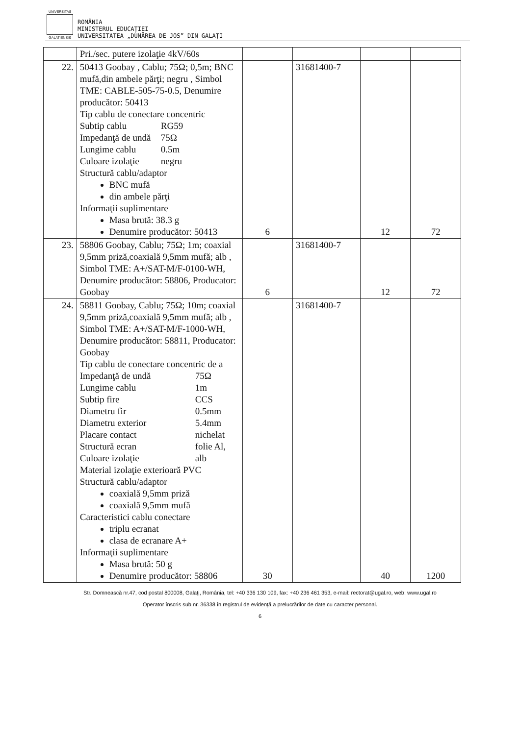UNIVERSITAS
GALATIENSIS
ROMÂNIA
MINISTERUL EDUCAȚIEI
UNIVERSITATEA „DUNĂREA DE JOS” DIN GALAȚI
| | Pri./sec. putere izolaţie 4kV/60s | | | | |
| 22. | 50413 Goobay , Cablu; 75Ω; 0,5m; BNC mufă,din ambele părţi; negru , Simbol TME: CABLE-505-75-0.5, Denumire producător: 50413 Tip cablu de conectare concentric Subtip cablu RG59 Impedanţă de undă 75Ω Lungime cablu 0.5m Culoare izolaţie negru Structură cablu/adaptor BNC mufă din ambele părţi Informaţii suplimentare Masa brută: 38.3 g Denumire producător: 50413 | 6 | 31681400-7 | 12 | 72 |
| 23. | 58806 Goobay, Cablu; 75Ω; 1m; coaxial 9,5mm priză,coaxială 9,5mm mufă; alb , Simbol TME: A+/SAT-M/F-0100-WH, Denumire producător: 58806, Producator: Goobay | 6 | 31681400-7 | 12 | 72 |
| 24. | 58811 Goobay, Cablu; 75Ω; 10m; coaxial 9,5mm priză,coaxială 9,5mm mufă; alb , Simbol TME: A+/SAT-M/F-1000-WH, Denumire producător: 58811, Producator: Goobay Tip cablu de conectare concentric de a Impedanţă de undă 75Ω Lungime cablu 1m Subtip fire CCS Diametru fir 0.5mm Diametru exterior 5.4mm Placare contact nichelat Structură ecran folie Al, Culoare izolaţie alb Material izolaţie exterioară PVC Structură cablu/adaptor coaxială 9,5mm priză coaxială 9,5mm mufă Caracteristici cablu conectare triplu ecranat clasa de ecranare A+ Informaţii suplimentare Masa brută: 50 g Denumire producător: 58806 | 30 | 31681400-7 | 40 | 1200 |
Str. Domnească nr.47, cod postal 800008, Galaţi, România, tel: +40 336 130 109, fax: +40 236 461 353, e-mail: rectorat@ugal.ro, web: www.ugal.ro
Operator înscris sub nr. 36338 în registrul de evidență a prelucrărilor de date cu caracter personal.
6